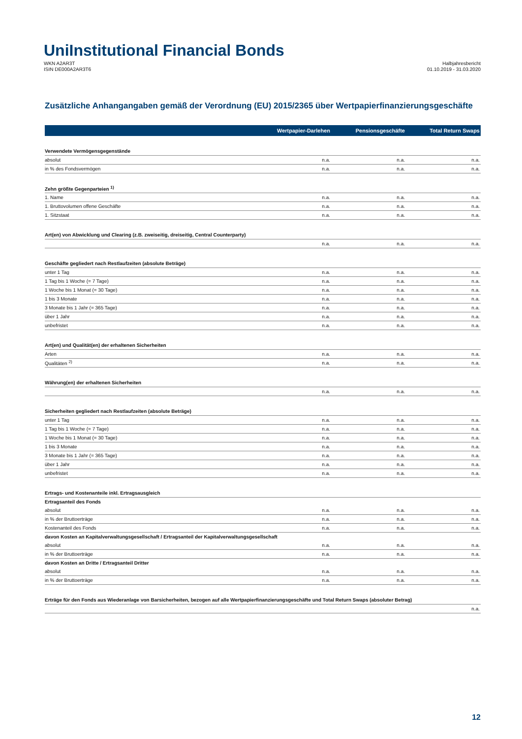UniInstitutional Financial Bonds
WKN A2AR3T
ISIN DE000A2AR3T6
Halbjahresbericht
01.10.2019 - 31.03.2020
Zusätzliche Anhangangaben gemäß der Verordnung (EU) 2015/2365 über Wertpapierfinanzierungsgeschäfte
| | Wertpapier-Darlehen | Pensionsgeschäfte | Total Return Swaps |
| --- | --- | --- | --- |
| Verwendete Vermögensgegenstände | | | |
| absolut | n.a. | n.a. | n.a. |
| in % des Fondsvermögen | n.a. | n.a. | n.a. |
| Zehn größte Gegenparteien <sup>1)</sup> | | | |
| 1. Name | n.a. | n.a. | n.a. |
| 1. Bruttovolumen offene Geschäfte | n.a. | n.a. | n.a. |
| 1. Sitzstaat | n.a. | n.a. | n.a. |
| Art(en) von Abwicklung und Clearing (z.B. zweiseitig, dreiseitig, Central Counterparty) | | | |
| | n.a. | n.a. | n.a. |
| Geschäfte gegliedert nach Restlaufzeiten (absolute Beträge) | | | |
| unter 1 Tag | n.a. | n.a. | n.a. |
| 1 Tag bis 1 Woche (= 7 Tage) | n.a. | n.a. | n.a. |
| 1 Woche bis 1 Monat (= 30 Tage) | n.a. | n.a. | n.a. |
| 1 bis 3 Monate | n.a. | n.a. | n.a. |
| 3 Monate bis 1 Jahr (= 365 Tage) | n.a. | n.a. | n.a. |
| über 1 Jahr | n.a. | n.a. | n.a. |
| unbefristet | n.a. | n.a. | n.a. |
| Art(en) und Qualität(en) der erhaltenen Sicherheiten | | | |
| Arten | n.a. | n.a. | n.a. |
| Qualitäten <sup>2)</sup> | n.a. | n.a. | n.a. |
| Währung(en) der erhaltenen Sicherheiten | | | |
| | n.a. | n.a. | n.a. |
| Sicherheiten gegliedert nach Restlaufzeiten (absolute Beträge) | | | |
| unter 1 Tag | n.a. | n.a. | n.a. |
| 1 Tag bis 1 Woche (= 7 Tage) | n.a. | n.a. | n.a. |
| 1 Woche bis 1 Monat (= 30 Tage) | n.a. | n.a. | n.a. |
| 1 bis 3 Monate | n.a. | n.a. | n.a. |
| 3 Monate bis 1 Jahr (= 365 Tage) | n.a. | n.a. | n.a. |
| über 1 Jahr | n.a. | n.a. | n.a. |
| unbefristet | n.a. | n.a. | n.a. |
| Ertrags- und Kostenanteile inkl. Ertragsausgleich | | | |
| Ertragsanteil des Fonds | | | |
| absolut | n.a. | n.a. | n.a. |
| in % der Bruttoerträge | n.a. | n.a. | n.a. |
| Kostenanteil des Fonds | n.a. | n.a. | n.a. |
| davon Kosten an Kapitalverwaltungsgesellschaft / Ertragsanteil der Kapitalverwaltungsgesellschaft | | | |
| absolut | n.a. | n.a. | n.a. |
| in % der Bruttoerträge | n.a. | n.a. | n.a. |
| davon Kosten an Dritte / Ertragsanteil Dritter | | | |
| absolut | n.a. | n.a. | n.a. |
| in % der Bruttoerträge | n.a. | n.a. | n.a. |
| Erträge für den Fonds aus Wiederanlage von Barsicherheiten, bezogen auf alle Wertpapierfinanzierungsgeschäfte und Total Return Swaps (absoluter Betrag) | | | |
| | | | n.a. |
12